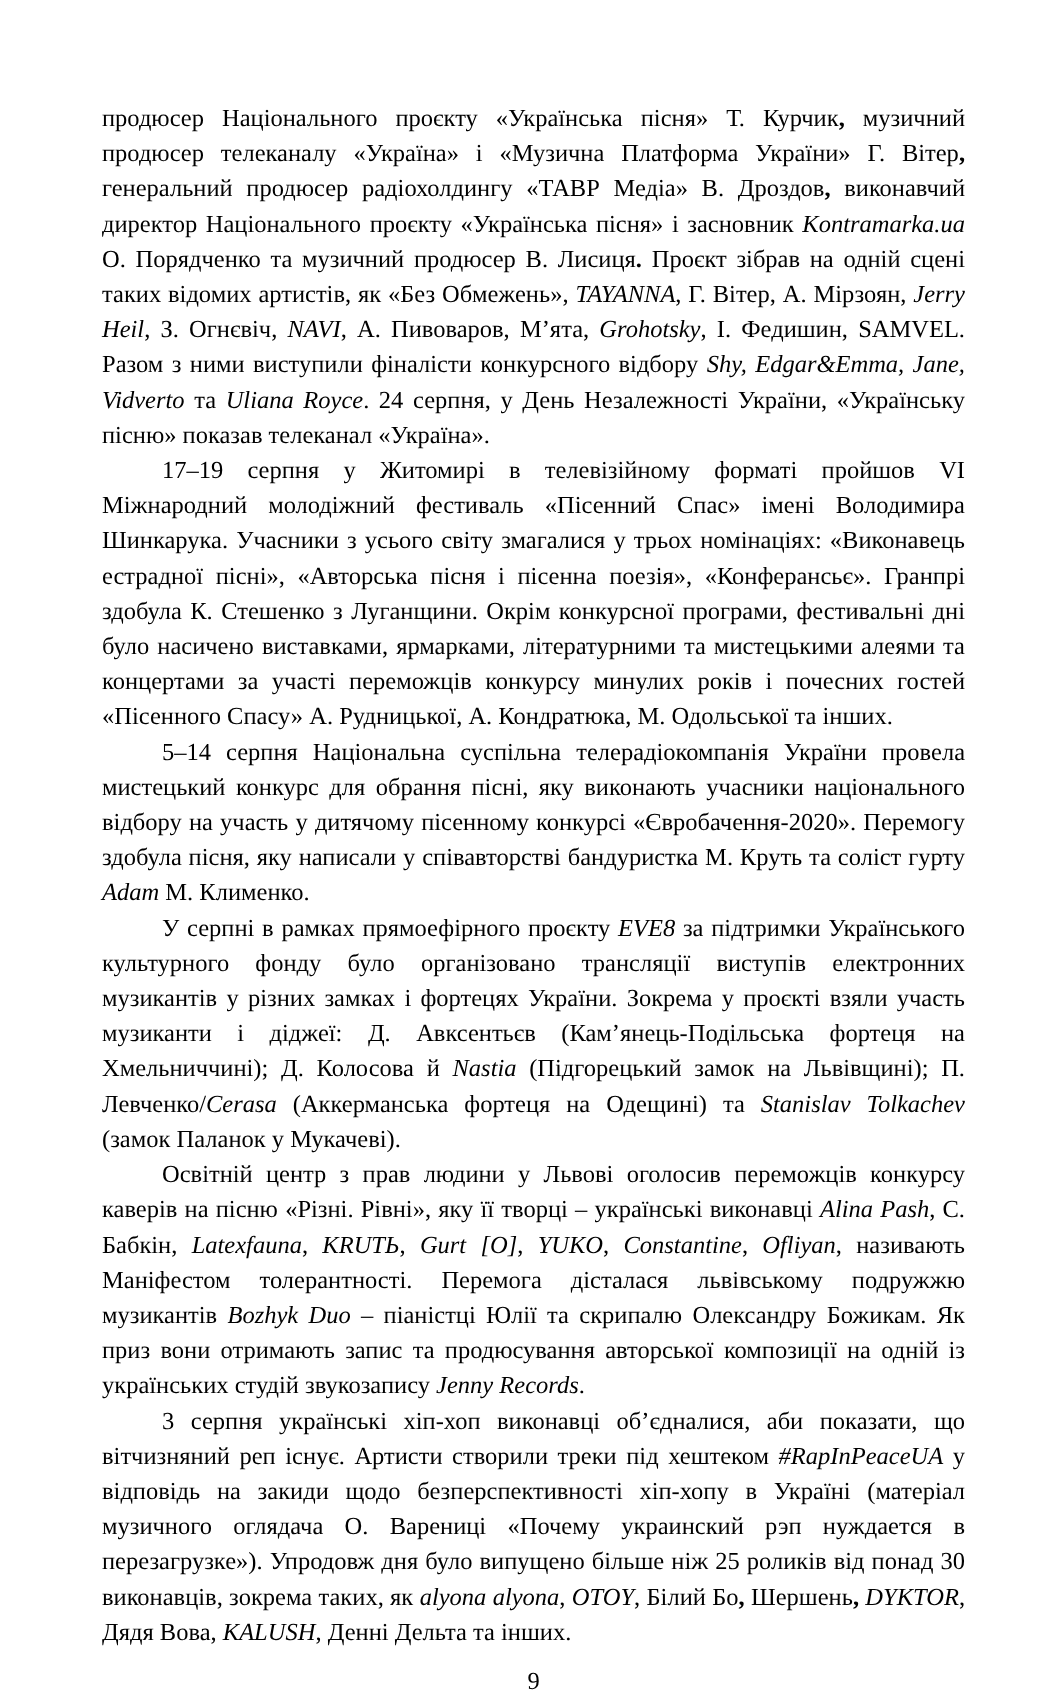продюсер Національного проєкту «Українська пісня» Т. Курчик, музичний продюсер телеканалу «Україна» і «Музична Платформа України» Г. Вітер, генеральний продюсер радіохолдингу «ТАВР Медіа» В. Дроздов, виконавчий директор Національного проєкту «Українська пісня» і засновник Kontramarka.ua О. Порядченко та музичний продюсер В. Лисиця. Проєкт зібрав на одній сцені таких відомих артистів, як «Без Обмежень», TAYANNA, Г. Вітер, А. Мірзоян, Jerry Heil, З. Огнєвіч, NAVI, А. Пивоваров, М’ята, Grohotsky, І. Федишин, SAMVEL. Разом з ними виступили фіналісти конкурсного відбору Shy, Edgar&Emma, Jane, Vidverto та Uliana Royce. 24 серпня, у День Незалежності України, «Українську пісню» показав телеканал «Україна».
17–19 серпня у Житомирі в телевізійному форматі пройшов VI Міжнародний молодіжний фестиваль «Пісенний Спас» імені Володимира Шинкарука. Учасники з усього світу змагалися у трьох номінаціях: «Виконавець естрадної пісні», «Авторська пісня і пісенна поезія», «Конферансьє». Гранпрі здобула К. Стешенко з Луганщини. Окрім конкурсної програми, фестивальні дні було насичено виставками, ярмарками, літературними та мистецькими алеями та концертами за участі переможців конкурсу минулих років і почесних гостей «Пісенного Спасу» А. Рудницької, А. Кондратюка, М. Одольської та інших.
5–14 серпня Національна суспільна телерадіокомпанія України провела мистецький конкурс для обрання пісні, яку виконають учасники національного відбору на участь у дитячому пісенному конкурсі «Євробачення-2020». Перемогу здобула пісня, яку написали у співавторстві бандуристка М. Круть та соліст гурту Adam М. Клименко.
У серпні в рамках прямоефірного проєкту EVE8 за підтримки Українського культурного фонду було організовано трансляції виступів електронних музикантів у різних замках і фортецях України. Зокрема у проєкті взяли участь музиканти і діджеї: Д. Авксентьєв (Кам’янець-Подільська фортеця на Хмельниччині); Д. Колосова й Nastia (Підгорецький замок на Львівщині); П. Левченко/Cerasa (Аккерманська фортеця на Одещині) та Stanislav Tolkachev (замок Паланок у Мукачеві).
Освітній центр з прав людини у Львові оголосив переможців конкурсу каверів на пісню «Різні. Рівні», яку її творці – українські виконавці Alina Pash, С. Бабкін, Latexfauna, KRUTЬ, Gurt [O], YUKO, Constantine, Ofliyan, називають Маніфестом толерантності. Перемога дісталася львівському подружжю музикантів Bozhyk Duo – піаністці Юлії та скрипалю Олександру Божикам. Як приз вони отримають запис та продюсування авторської композиції на одній із українських студій звукозапису Jenny Records.
3 серпня українські хіп-хоп виконавці об’єдналися, аби показати, що вітчизняний реп існує. Артисти створили треки під хештеком #RapInPeaceUA у відповідь на закиди щодо безперспективності хіп-хопу в Україні (матеріал музичного оглядача О. Варениці «Почему украинский рэп нуждается в перезагрузке»). Упродовж дня було випущено більше ніж 25 роликів від понад 30 виконавців, зокрема таких, як alyona alyona, OTOY, Білий Бо, Шершень, DYKTOR, Дядя Вова, KALUSH, Денні Дельта та інших.
9